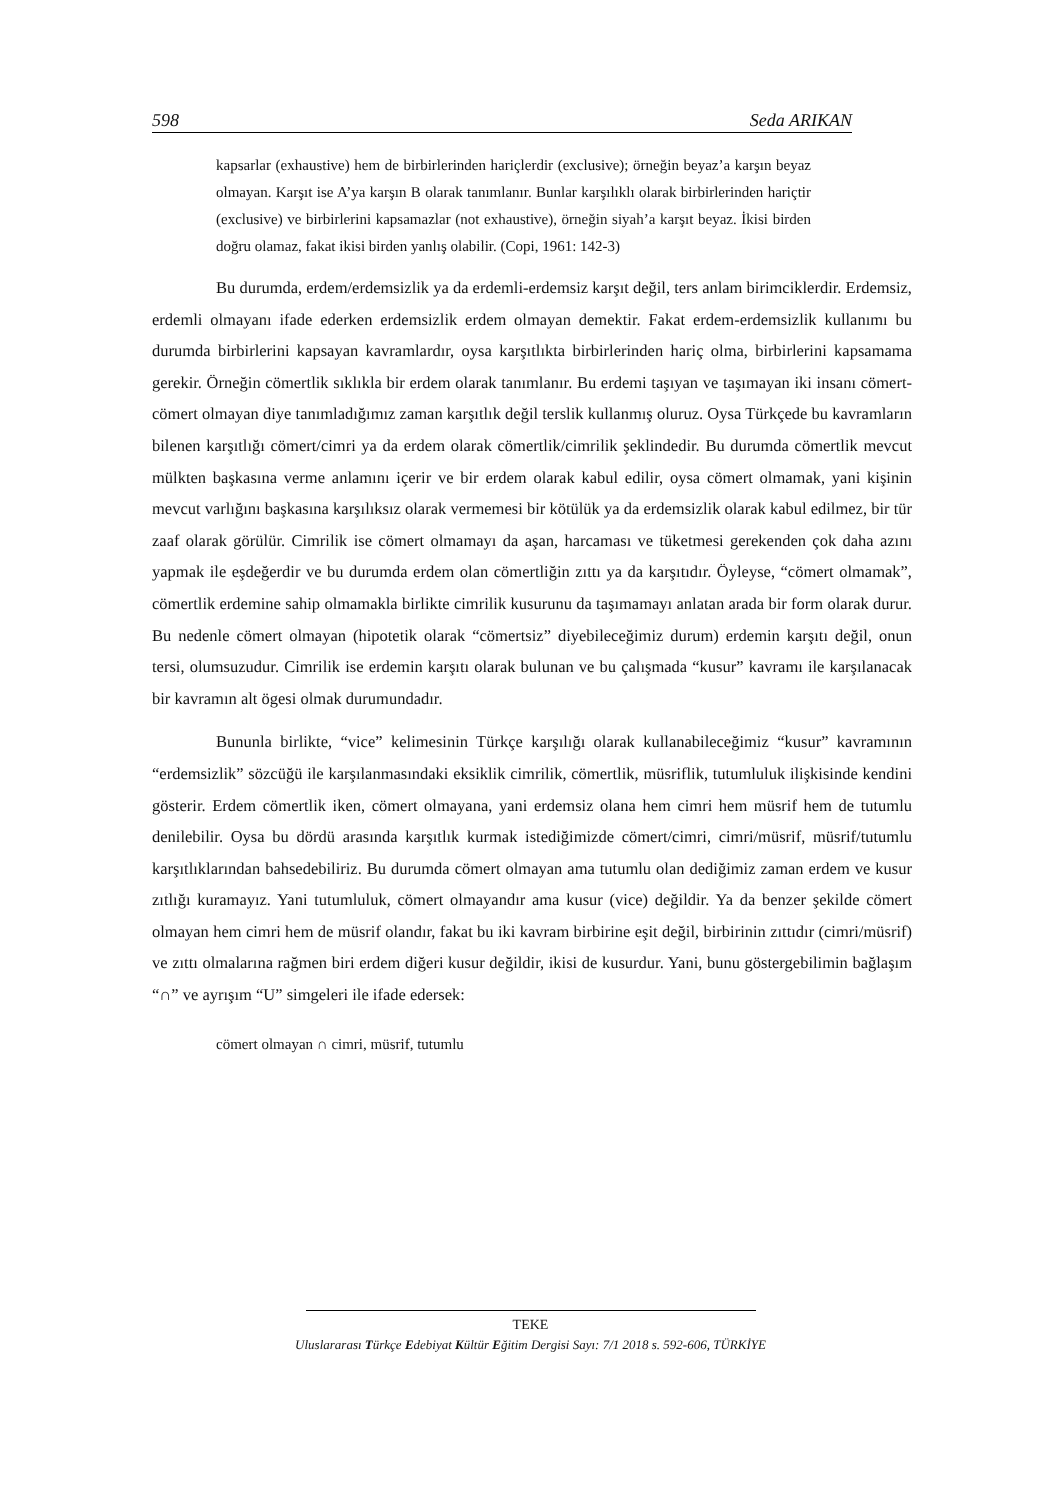598 Seda ARIKAN
kapsarlar (exhaustive) hem de birbirlerinden hariçlerdir (exclusive); örneğin beyaz’a karşın beyaz olmayan. Karşıt ise A’ya karşın B olarak tanımlanır. Bunlar karşılıklı olarak birbirlerinden hariçtir (exclusive) ve birbirlerini kapsamazlar (not exhaustive), örneğin siyah’a karşıt beyaz. İkisi birden doğru olamaz, fakat ikisi birden yanlış olabilir. (Copi, 1961: 142-3)
Bu durumda, erdem/erdemsizlik ya da erdemli-erdemsiz karşıt değil, ters anlam birimciklerdir. Erdemsiz, erdemli olmayanı ifade ederken erdemsizlik erdem olmayan demektir. Fakat erdem-erdemsizlik kullanımı bu durumda birbirlerini kapsayan kavramlardır, oysa karşıtlıkta birbirlerinden hariç olma, birbirlerini kapsamama gerekir. Örneğin cömertlik sıklıkla bir erdem olarak tanımlanır. Bu erdemi taşıyan ve taşımayan iki insanı cömert-cömert olmayan diye tanımladığımız zaman karşıtlık değil terslik kullanmış oluruz. Oysa Türkçede bu kavramların bilenen karşıtlığı cömert/cimri ya da erdem olarak cömertlik/cimrilik şeklindedir. Bu durumda cömertlik mevcut mülkten başkasına verme anlamını içerir ve bir erdem olarak kabul edilir, oysa cömert olmamak, yani kişinin mevcut varlığını başkasına karşılıksız olarak vermemesi bir kötülük ya da erdemsizlik olarak kabul edilmez, bir tür zaaf olarak görülür. Cimrilik ise cömert olmamayı da aşan, harcaması ve tüketmesi gerekenden çok daha azını yapmak ile eşdeğerdir ve bu durumda erdem olan cömertliğin zıttı ya da karşıtıdır. Öyleyse, “cömert olmamak”, cömertlik erdemine sahip olmamakla birlikte cimrilik kusurunu da taşımamayı anlatan arada bir form olarak durur. Bu nedenle cömert olmayan (hipotetik olarak “cömertsiz” diyebileceğimiz durum) erdemin karşıtı değil, onun tersi, olumsuzudur. Cimrilik ise erdemin karşıtı olarak bulunan ve bu çalışmada “kusur” kavramı ile karşılanacak bir kavramın alt ögesi olmak durumundadır.
Bununla birlikte, “vice” kelimesinin Türkçe karşılığı olarak kullanabileceğimiz “kusur” kavramının “erdemsizlik” sözcüğü ile karşılanmasındaki eksiklik cimrilik, cömertlik, müsriflik, tutumluluk ilişkisinde kendini gösterir. Erdem cömertlik iken, cömert olmayana, yani erdemsiz olana hem cimri hem müsrif hem de tutumlu denilebilir. Oysa bu dördü arasında karşıtlık kurmak istediğimizde cömert/cimri, cimri/müsrif, müsrif/tutumlu karşıtlıklarından bahsedebiliriz. Bu durumda cömert olmayan ama tutumlu olan dediğimiz zaman erdem ve kusur zıtlığı kuramayız. Yani tutumluluk, cömert olmayandır ama kusur (vice) değildir. Ya da benzer şekilde cömert olmayan hem cimri hem de müsrif olandır, fakat bu iki kavram birbirine eşit değil, birbirinin zıttıdır (cimri/müsrif) ve zıttı olmalarına rağmen biri erdem diğeri kusur değildir, ikisi de kusurdur. Yani, bunu göstergebilimin bağlaşım “∩” ve ayrışım “U” simgeleri ile ifade edersek:
cömert olmayan ∩ cimri, müsrif, tutumlu
TEKE
Uluslararası Türkçe Edebiyat Kültür Eğitim Dergisi Sayı: 7/1 2018 s. 592-606, TÜRKİYE